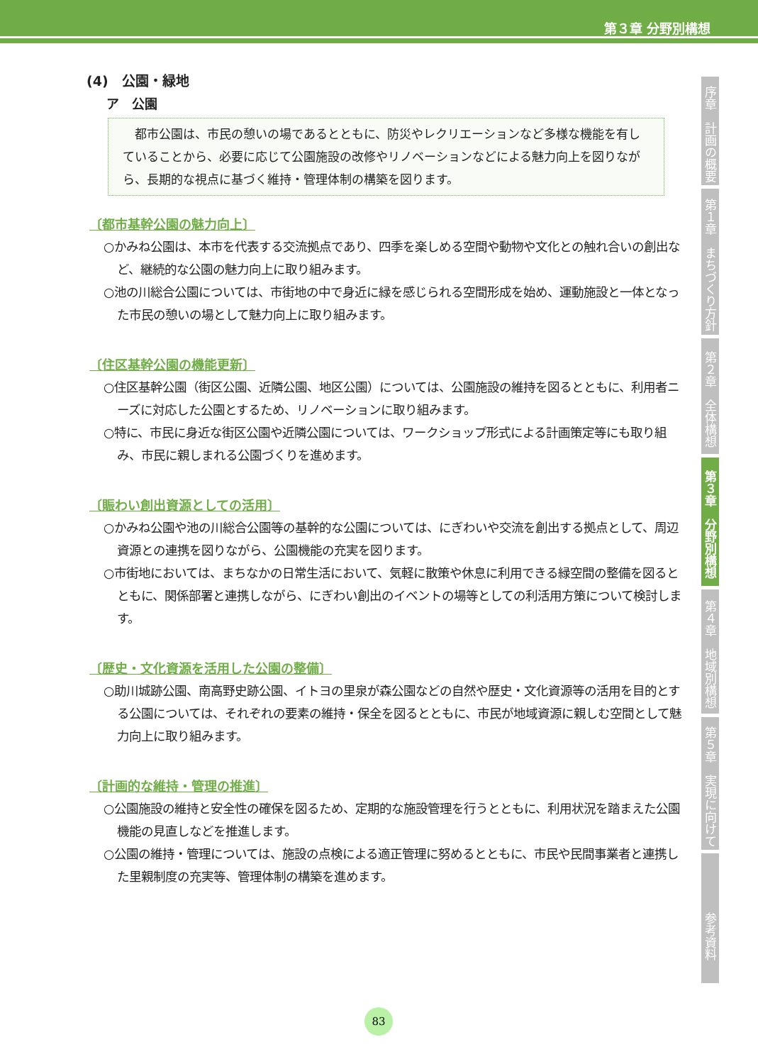第３章 分野別構想
序章　計画の概要
第１章　まちづくり方針
第２章　全体構想
第３章　分野別構想
第４章　地域別構想
第５章　実現に向けて
参考資料
(4)　公園・緑地
ア　公園
都市公園は、市民の憩いの場であるとともに、防災やレクリエーションなど多様な機能を有していることから、必要に応じて公園施設の改修やリノベーションなどによる魅力向上を図りながら、長期的な視点に基づく維持・管理体制の構築を図ります。
〔都市基幹公園の魅力向上〕
○かみね公園は、本市を代表する交流拠点であり、四季を楽しめる空間や動物や文化との触れ合いの創出など、継続的な公園の魅力向上に取り組みます。
○池の川総合公園については、市街地の中で身近に緑を感じられる空間形成を始め、運動施設と一体となった市民の憩いの場として魅力向上に取り組みます。
〔住区基幹公園の機能更新〕
○住区基幹公園（街区公園、近隣公園、地区公園）については、公園施設の維持を図るとともに、利用者ニーズに対応した公園とするため、リノベーションに取り組みます。
○特に、市民に身近な街区公園や近隣公園については、ワークショップ形式による計画策定等にも取り組み、市民に親しまれる公園づくりを進めます。
〔賑わい創出資源としての活用〕
○かみね公園や池の川総合公園等の基幹的な公園については、にぎわいや交流を創出する拠点として、周辺資源との連携を図りながら、公園機能の充実を図ります。
○市街地においては、まちなかの日常生活において、気軽に散策や休息に利用できる緑空間の整備を図るとともに、関係部署と連携しながら、にぎわい創出のイベントの場等としての利活用方策について検討します。
〔歴史・文化資源を活用した公園の整備〕
○助川城跡公園、南高野史跡公園、イトヨの里泉が森公園などの自然や歴史・文化資源等の活用を目的とする公園については、それぞれの要素の維持・保全を図るとともに、市民が地域資源に親しむ空間として魅力向上に取り組みます。
〔計画的な維持・管理の推進〕
○公園施設の維持と安全性の確保を図るため、定期的な施設管理を行うとともに、利用状況を踏まえた公園機能の見直しなどを推進します。
○公園の維持・管理については、施設の点検による適正管理に努めるとともに、市民や民間事業者と連携した里親制度の充実等、管理体制の構築を進めます。
83